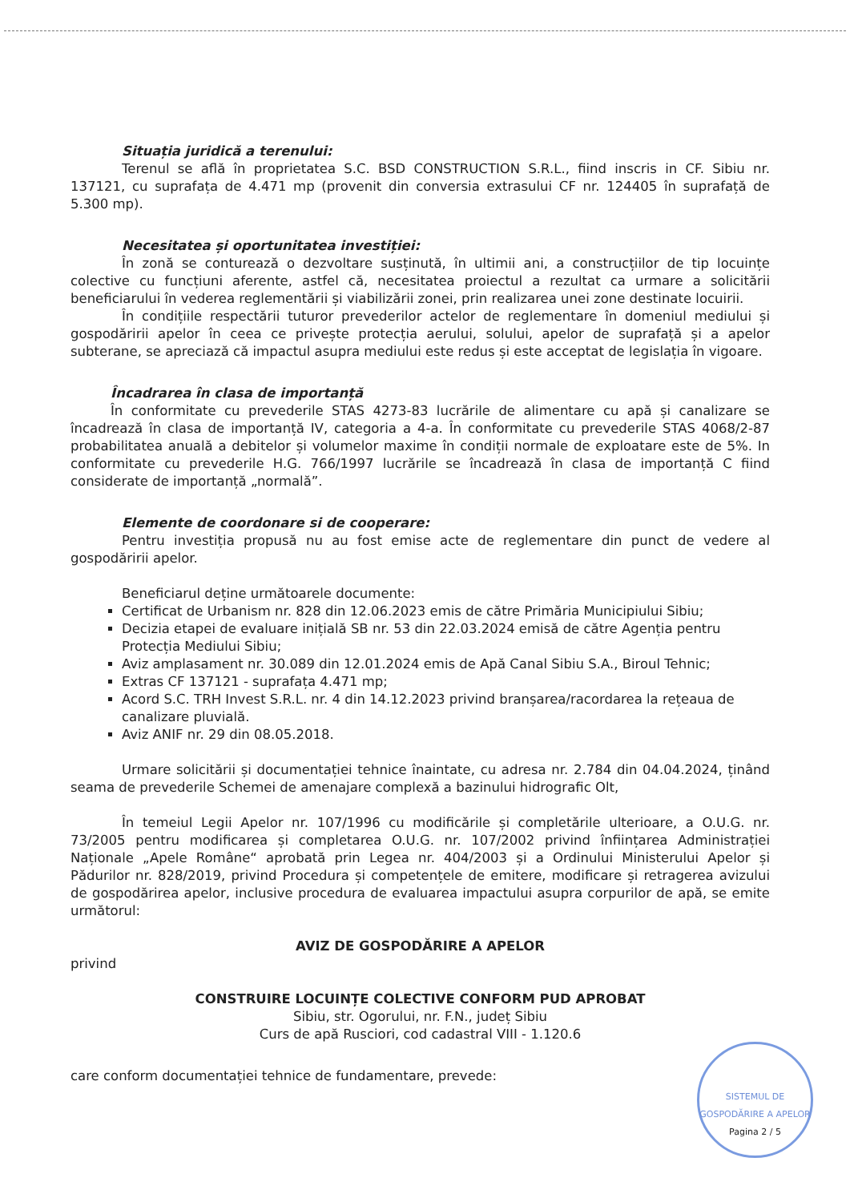Situația juridică a terenului:
Terenul se află în proprietatea S.C. BSD CONSTRUCTION S.R.L., fiind inscris in CF. Sibiu nr. 137121, cu suprafața de 4.471 mp (provenit din conversia extrasului CF nr. 124405 în suprafață de 5.300 mp).
Necesitatea și oportunitatea investiției:
În zonă se conturează o dezvoltare susținută, în ultimii ani, a construcțiilor de tip locuințe colective cu funcțiuni aferente, astfel că, necesitatea proiectul a rezultat ca urmare a solicitării beneficiarului în vederea reglementării și viabilizării zonei, prin realizarea unei zone destinate locuirii.
În condițiile respectării tuturor prevederilor actelor de reglementare în domeniul mediului și gospodăririi apelor în ceea ce privește protecția aerului, solului, apelor de suprafață și a apelor subterane, se apreciază că impactul asupra mediului este redus și este acceptat de legislația în vigoare.
Încadrarea în clasa de importanță
În conformitate cu prevederile STAS 4273-83 lucrările de alimentare cu apă și canalizare se încadrează în clasa de importanță IV, categoria a 4-a. În conformitate cu prevederile STAS 4068/2-87 probabilitatea anuală a debitelor și volumelor maxime în condiții normale de exploatare este de 5%. In conformitate cu prevederile H.G. 766/1997 lucrările se încadrează în clasa de importanță C fiind considerate de importanță „normală”.
Elemente de coordonare si de cooperare:
Pentru investiția propusă nu au fost emise acte de reglementare din punct de vedere al gospodăririi apelor.
Beneficiarul deține următoarele documente:
Certificat de Urbanism nr. 828 din 12.06.2023 emis de către Primăria Municipiului Sibiu;
Decizia etapei de evaluare inițială SB nr. 53 din 22.03.2024 emisă de către Agenția pentru Protecția Mediului Sibiu;
Aviz amplasament nr. 30.089 din 12.01.2024 emis de Apă Canal Sibiu S.A., Biroul Tehnic;
Extras CF 137121 - suprafața 4.471 mp;
Acord S.C. TRH Invest S.R.L. nr. 4 din 14.12.2023 privind branșarea/racordarea la rețeaua de canalizare pluvială.
Aviz ANIF nr. 29 din 08.05.2018.
Urmare solicitării și documentației tehnice înaintate, cu adresa nr. 2.784 din 04.04.2024, ținând seama de prevederile Schemei de amenajare complexă a bazinului hidrografic Olt,
În temeiul Legii Apelor nr. 107/1996 cu modificările și completările ulterioare, a O.U.G. nr. 73/2005 pentru modificarea și completarea O.U.G. nr. 107/2002 privind înființarea Administrației Naționale „Apele Române“ aprobată prin Legea nr. 404/2003 și a Ordinului Ministerului Apelor și Pădurilor nr. 828/2019, privind Procedura și competențele de emitere, modificare și retragerea avizului de gospodărirea apelor, inclusive procedura de evaluarea impactului asupra corpurilor de apă, se emite următorul:
AVIZ DE GOSPODĂRIRE A APELOR
privind
CONSTRUIRE LOCUINȚE COLECTIVE CONFORM PUD APROBAT
Sibiu, str. Ogorului, nr. F.N., județ Sibiu
Curs de apă Rusciori, cod cadastral VIII - 1.120.6
care conform documentației tehnice de fundamentare, prevede:
SISTEMUL DE GOSPODĂRIRE A APELOR
Pagina 2 / 5